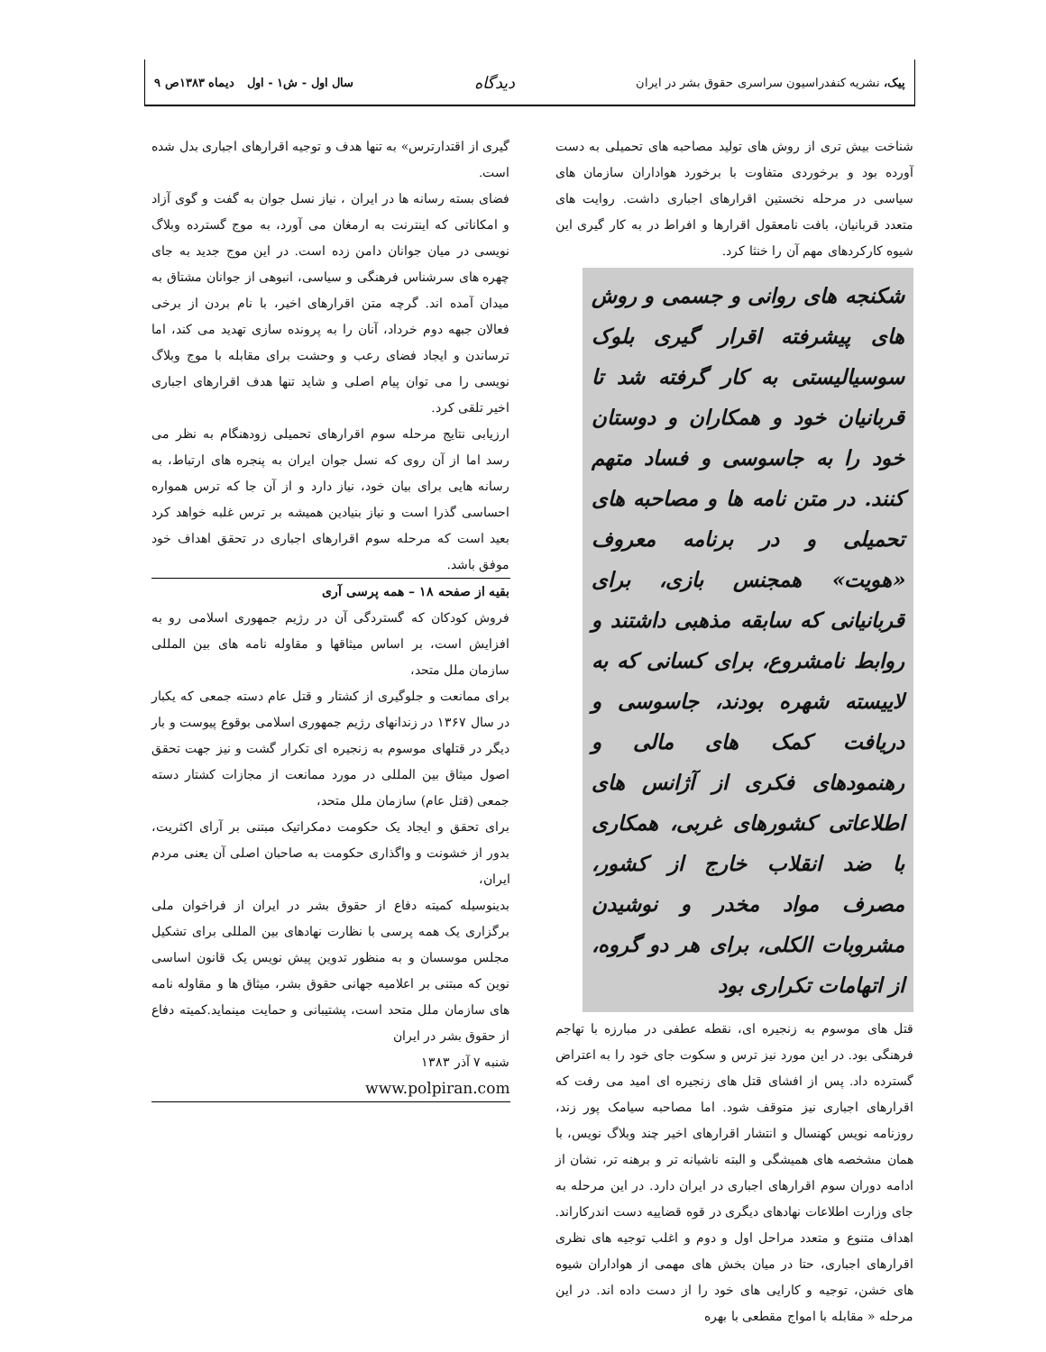پیک، نشریه کنفدراسیون سراسری حقوق بشر در ایران دیدگاه سال اول - ش۱ - اول دیماه ۱۳۸۳ص ۹
شناخت بیش تری از روش های تولید مصاحبه های تحمیلی به دست آورده بود و برخوردی متفاوت با برخورد هواداران سازمان های سیاسی در مرحله نخستین اقرارهای اجباری داشت. روایت های متعدد قربانیان، بافت نامعقول اقرارها و افراط در به کار گیری این شیوه کارکردهای مهم آن را خنثا کرد.
شکنجه های روانی و جسمی و روش های پیشرفته اقرار گیری بلوک سوسیالیستی به کار گرفته شد تا قربانیان خود و همکاران و دوستان خود را به جاسوسی و فساد متهم کنند. در متن نامه ها و مصاحبه های تحمیلی و در برنامه معروف «هویت» همجنس بازی، برای قربانیانی که سابقه مذهبی داشتند و روابط نامشروع، برای کسانی که به لاییسته شهره بودند، جاسوسی و دریافت کمک های مالی و رهنمودهای فکری از آژانس های اطلاعاتی کشورهای غربی، همکاری با ضد انقلاب خارج از کشور، مصرف مواد مخدر و نوشیدن مشروبات الکلی، برای هر دو گروه، از اتهامات تکراری بود
قتل های موسوم به زنجیره ای، نقطه عطفی در مبارزه با تهاجم فرهنگی بود. در این مورد نیز ترس و سکوت جای خود را به اعتراض گسترده داد. پس از افشای قتل های زنجیره ای امید می رفت که اقرارهای اجباری نیز متوقف شود. اما مصاحبه سیامک پور زند، روزنامه نویس کهنسال و انتشار اقرارهای اخیر چند وبلاگ نویس، با همان مشخصه های همیشگی و البته ناشیانه تر و برهنه تر، نشان از ادامه دوران سوم اقرارهای اجباری در ایران دارد. در این مرحله به جای وزارت اطلاعات نهادهای دیگری در قوه قضاییه دست اندرکاراند. اهداف متنوع و متعدد مراحل اول و دوم و اغلب توجیه های نظری اقرارهای اجباری، حتا در میان بخش های مهمی از هواداران شیوه های خشن، توجیه و کارایی های خود را از دست داده اند. در این مرحله « مقابله با امواج مقطعی با بهره
گیری از اقتدارترس» به تنها هدف و توجیه اقرارهای اجباری بدل شده است.
فضای بسته رسانه ها در ایران ، نیاز نسل جوان به گفت و گوی آزاد و امکاناتی که اینترنت به ارمغان می آورد، به موج گسترده وبلاگ نویسی در میان جوانان دامن زده است. در این موج جدید به جای چهره های سرشناس فرهنگی و سیاسی، انبوهی از جوانان مشتاق به میدان آمده اند. گرچه متن اقرارهای اخیر، با نام بردن از برخی فعالان جبهه دوم خرداد، آنان را به پرونده سازی تهدید می کند، اما ترساندن و ایجاد فضای رعب و وحشت برای مقابله با موج وبلاگ نویسی را می توان پیام اصلی و شاید تنها هدف اقرارهای اجباری اخیر تلقی کرد.
ارزیابی نتایج مرحله سوم اقرارهای تحمیلی زودهنگام به نظر می رسد اما از آن روی که نسل جوان ایران به پنجره های ارتباط، به رسانه هایی برای بیان خود، نیاز دارد و از آن جا که ترس همواره احساسی گذرا است و نیاز بنیادین همیشه بر ترس غلبه خواهد کرد بعید است که مرحله سوم اقرارهای اجباری در تحقق اهداف خود موفق باشد.
بقیه از صفحه ۱۸ – همه پرسی آری
فروش کودکان که گستردگی آن در رژیم جمهوری اسلامی رو به افزایش است، بر اساس میثاقها و مقاوله نامه های بین المللی سازمان ملل متحد،
برای ممانعت و جلوگیری از کشتار و قتل عام دسته جمعی که یکبار در سال ۱۳۶۷ در زندانهای رژیم جمهوری اسلامی بوقوع پیوست و بار دیگر در قتلهای موسوم به زنجیره ای تکرار گشت و نیز جهت تحقق اصول میثاق بین المللی در مورد ممانعت از مجازات کشتار دسته جمعی (قتل عام) سازمان ملل متحد،
برای تحقق و ایجاد یک حکومت دمکراتیک مبتنی بر آرای اکثریت، بدور از خشونت و واگذاری حکومت به صاحبان اصلی آن یعنی مردم ایران،
بدینوسیله کمیته دفاع از حقوق بشر در ایران از فراخوان ملی برگزاری یک همه پرسی با نظارت نهادهای بین المللی برای تشکیل مجلس موسسان و به منظور تدوین پیش نویس یک قانون اساسی نوین که مبتنی بر اعلامیه جهانی حقوق بشر، میثاق ها و مقاوله نامه های سازمان ملل متحد است، پشتیبانی و حمایت مینماید.کمیته دفاع از حقوق بشر در ایران
شنبه ۷ آذر ۱۳۸۳
www.polpiran.com